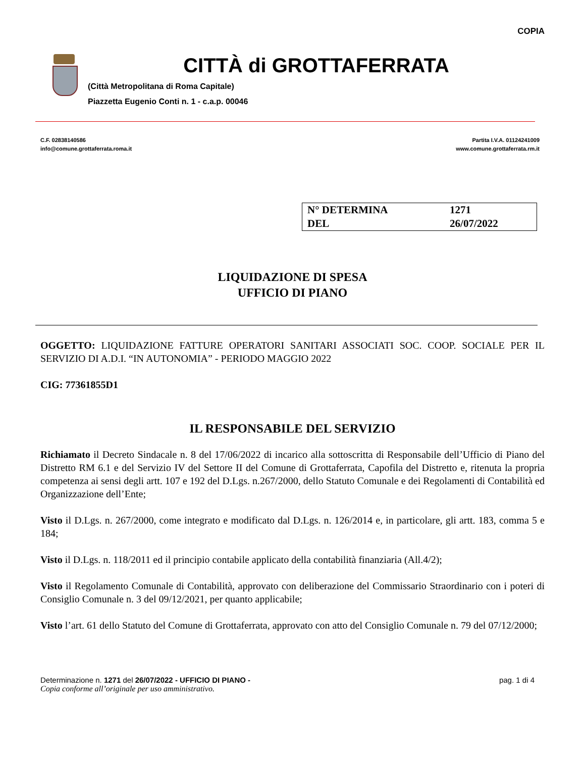COPIA
CITTÀ di GROTTAFERRATA
(Città Metropolitana di Roma Capitale)
Piazzetta Eugenio Conti n. 1 - c.a.p. 00046
C.F. 02838140586
info@comune.grottaferrata.roma.it
Partita I.V.A. 01124241009
www.comune.grottaferrata.rm.it
| N° DETERMINA | 1271 |
| DEL | 26/07/2022 |
LIQUIDAZIONE DI SPESA
UFFICIO DI PIANO
OGGETTO: LIQUIDAZIONE FATTURE OPERATORI SANITARI ASSOCIATI SOC. COOP. SOCIALE PER IL SERVIZIO DI A.D.I. “IN AUTONOMIA” - PERIODO MAGGIO 2022
CIG: 77361855D1
IL RESPONSABILE DEL SERVIZIO
Richiamato il Decreto Sindacale n. 8 del 17/06/2022 di incarico alla sottoscritta di Responsabile dell’Ufficio di Piano del Distretto RM 6.1 e del Servizio IV del Settore II del Comune di Grottaferrata, Capofila del Distretto e, ritenuta la propria competenza ai sensi degli artt. 107 e 192 del D.Lgs. n.267/2000, dello Statuto Comunale e dei Regolamenti di Contabilità ed Organizzazione dell’Ente;
Visto il D.Lgs. n. 267/2000, come integrato e modificato dal D.Lgs. n. 126/2014 e, in particolare, gli artt. 183, comma 5 e 184;
Visto il D.Lgs. n. 118/2011 ed il principio contabile applicato della contabilità finanziaria (All.4/2);
Visto il Regolamento Comunale di Contabilità, approvato con deliberazione del Commissario Straordinario con i poteri di Consiglio Comunale n. 3 del 09/12/2021, per quanto applicabile;
Visto l’art. 61 dello Statuto del Comune di Grottaferrata, approvato con atto del Consiglio Comunale n. 79 del 07/12/2000;
Determinazione n. 1271 del 26/07/2022 - UFFICIO DI PIANO - pag. 1 di 4
Copia conforme all’originale per uso amministrativo.